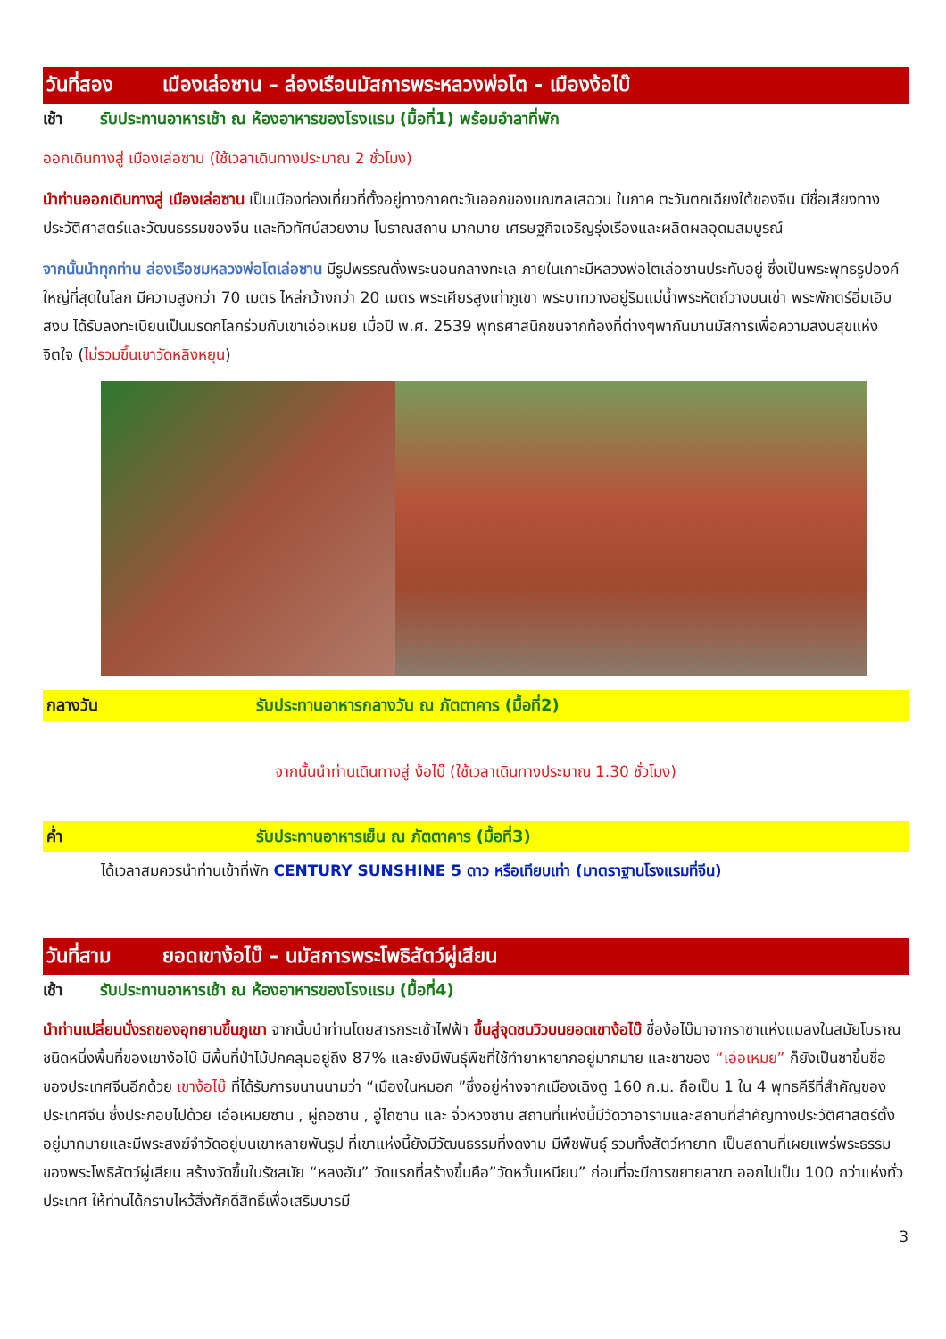วันที่สอง เมืองเล่อซาน – ล่องเรือนมัสการพระหลวงพ่อโต - เมืองง้อไบ๊
เช้า รับประทานอาหารเช้า ณ ห้องอาหารของโรงแรม (มื้อที่1) พร้อมอำลาที่พัก
ออกเดินทางสู่ เมืองเล่อซาน (ใช้เวลาเดินทางประมาณ 2 ชั่วโมง)
นำท่านออกเดินทางสู่ เมืองเล่อซาน เป็นเมืองท่องเที่ยวที่ตั้งอยู่ทางภาคตะวันออกของมณฑลเสฉวน ในภาค ตะวันตกเฉียงใต้ของจีน มีชื่อเสียงทางประวัติศาสตร์และวัฒนธรรมของจีน และทิวทัศน์สวยงาม โบราณสถาน มากมาย เศรษฐกิจเจริญรุ่งเรืองและผลิตผลอุดมสมบูรณ์
จากนั้นนำทุกท่าน ล่องเรือชมหลวงพ่อโตเล่อซาน มีรูปพรรณดั่งพระนอนกลางทะเล ภายในเกาะมีหลวงพ่อโตเล่อซานประทับอยู่ ซึ่งเป็นพระพุทธรูปองค์ใหญ่ที่สุดในโลก มีความสูงกว่า 70 เมตร ไหล่กว้างกว่า 20 เมตร พระเศียรสูงเท่าภูเขา พระบาทวางอยู่ริมแม่น้ำพระหัตถ์วางบนเข่า พระพักตร์อิ่มเอิบสงบ ได้รับลงทะเบียนเป็นมรดกโลกร่วมกับเขาเอ๋อเหมย เมื่อปี พ.ศ. 2539 พุทธศาสนิกชนจากท้องที่ต่างๆพากันมานมัสการเพื่อความสงบสุขแห่งจิตใจ (ไม่รวมขึ้นเขาวัดหลิงหยุน)
กลางวัน รับประทานอาหารกลางวัน ณ ภัตตาคาร (มื้อที่2)
จากนั้นนำท่านเดินทางสู่ ง้อไบ๊ (ใช้เวลาเดินทางประมาณ 1.30 ชั่วโมง)
ค่ำ รับประทานอาหารเย็น ณ ภัตตาคาร (มื้อที่3)
ได้เวลาสมควรนำท่านเข้าที่พัก CENTURY SUNSHINE 5 ดาว หรือเทียบเท่า (มาตราฐานโรงแรมที่จีน)
วันที่สาม ยอดเขาง้อไบ๊ – นมัสการพระโพธิสัตว์ผู่เสียน
เช้า รับประทานอาหารเช้า ณ ห้องอาหารของโรงแรม (มื้อที่4)
นำท่านเปลี่ยนนั่งรถของอุทยานขึ้นภูเขา จากนั้นนำท่านโดยสารกระเช้าไฟฟ้า ขึ้นสู่จุดชมวิวบนยอดเขาง้อไบ๊ ชื่อง้อไบ๊มาจากราชาแห่งแมลงในสมัยโบราณชนิดหนึ่งพื้นที่ของเขาง้อไบ๊ มีพื้นที่ป่าไม้ปกคลุมอยู่ถึง 87% และยังมีพันธุ์พืชที่ใช้ทำยาหายากอยู่มากมาย และชาของ “เอ๋อเหมย” ก็ยังเป็นชาขึ้นชื่อของประเทศจีนอีกด้วย เขาง้อไบ๊ ที่ได้รับการขนานนามว่า “เมืองในหมอก ”ซึ่งอยู่ห่างจากเมืองเฉิงตู 160 ก.ม. ถือเป็น 1 ใน 4 พุทธคีรีที่สำคัญของประเทศจีน ซึ่งประกอบไปด้วย เอ๋อเหมยซาน , ผู่ถอซาน , อู่ไถซาน และ จิ่วหวงซาน สถานที่แห่งนี้มีวัดวาอารามและสถานที่สำคัญทางประวัติศาสตร์ตั้งอยู่มากมายและมีพระสงฆ์จำวัดอยู่บนเขาหลายพันรูป ที่เขาแห่งนี้ยังมีวัฒนธรรมที่งดงาม มีพืชพันธุ์ รวมทั้งสัตว์หายาก เป็นสถานที่เผยแพร่พระธรรมของพระโพธิสัตว์ผู่เสียน สร้างวัดขึ้นในรัชสมัย “หลงอัน” วัดแรกที่สร้างขึ้นคือ”วัดหวั้นเหนียน” ก่อนที่จะมีการขยายสาขา ออกไปเป็น 100 กว่าแห่งทั่วประเทศ ให้ท่านได้กราบไหว้สิ่งศักดิ์สิทธิ์เพื่อเสริมบารมี
3